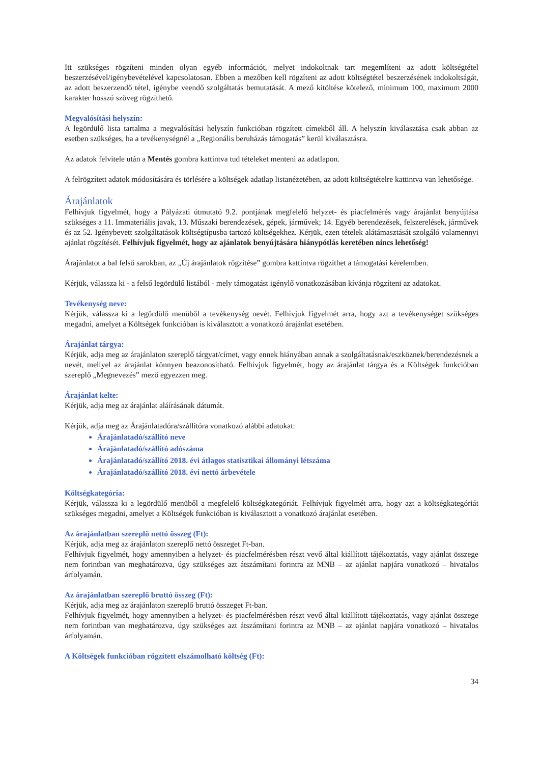Itt szükséges rögzíteni minden olyan egyéb információt, melyet indokoltnak tart megemlíteni az adott költségtétel beszerzésével/igénybevételével kapcsolatosan. Ebben a mezőben kell rögzíteni az adott költségtétel beszerzésének indokoltságát, az adott beszerzendő tétel, igénybe veendő szolgáltatás bemutatását. A mező kitöltése kötelező, minimum 100, maximum 2000 karakter hosszú szöveg rögzíthető.
Megvalósítási helyszín:
A legördülő lista tartalma a megvalósítási helyszín funkcióban rögzített címekből áll. A helyszín kiválasztása csak abban az esetben szükséges, ha a tevékenységnél a „Regionális beruházás támogatás” kerül kiválasztásra.
Az adatok felvitele után a Mentés gombra kattintva tud tételeket menteni az adatlapon.
A felrögzített adatok módosítására és törlésére a költségek adatlap listanézetében, az adott költségtételre kattintva van lehetősége.
Árajánlatok
Felhívjuk figyelmét, hogy a Pályázati útmutató 9.2. pontjának megfelelő helyzet- és piacfelmérés vagy árajánlat benyújtása szükséges a 11. Immateriális javak, 13. Műszaki berendezések, gépek, járművek; 14. Egyéb berendezések, felszerelések, járművek és az 52. Igénybevett szolgáltatások költségtípusba tartozó költségekhez. Kérjük, ezen tételek alátámasztását szolgáló valamennyi ajánlat rögzítését. Felhívjuk figyelmét, hogy az ajánlatok benyújtására hiánypótlás keretében nincs lehetőség!
Árajánlatot a bal felső sarokban, az „Új árajánlatok rögzítése” gombra kattintva rögzíthet a támogatási kérelemben.
Kérjük, válassza ki - a felső legördülő listából - mely támogatást igénylő vonatkozásában kívánja rögzíteni az adatokat.
Tevékenység neve:
Kérjük, válassza ki a legördülő menüből a tevékenység nevét. Felhívjuk figyelmét arra, hogy azt a tevékenységet szükséges megadni, amelyet a Költségek funkcióban is kiválasztott a vonatkozó árajánlat esetében.
Árajánlat tárgya:
Kérjük, adja meg az árajánlaton szereplő tárgyat/címet, vagy ennek hiányában annak a szolgáltatásnak/eszköznek/berendezésnek a nevét, mellyel az árajánlat könnyen beazonosítható. Felhívjuk figyelmét, hogy az árajánlat tárgya és a Költségek funkcióban szereplő „Megnevezés” mező egyezzen meg.
Árajánlat kelte:
Kérjük, adja meg az árajánlat aláírásának dátumát.
Kérjük, adja meg az Árajánlatadóra/szállítóra vonatkozó alábbi adatokat:
Árajánlatadó/szállító neve
Árajánlatadó/szállító adószáma
Árajánlatadó/szállító 2018. évi átlagos statisztikai állományi létszáma
Árajánlatadó/szállító 2018. évi nettó árbevétele
Költségkategória:
Kérjük, válassza ki a legördülő menüből a megfelelő költségkategóriát. Felhívjuk figyelmét arra, hogy azt a költségkategóriát szükséges megadni, amelyet a Költségek funkcióban is kiválasztott a vonatkozó árajánlat esetében.
Az árajánlatban szereplő nettó összeg (Ft):
Kérjük, adja meg az árajánlaton szereplő nettó összeget Ft-ban.
Felhívjuk figyelmét, hogy amennyiben a helyzet- és piacfelmérésben részt vevő által kiállított tájékoztatás, vagy ajánlat összege nem forintban van meghatározva, úgy szükséges azt átszámítani forintra az MNB – az ajánlat napjára vonatkozó – hivatalos árfolyamán.
Az árajánlatban szereplő bruttó összeg (Ft):
Kérjük, adja meg az árajánlaton szereplő bruttó összeget Ft-ban.
Felhívjuk figyelmét, hogy amennyiben a helyzet- és piacfelmérésben részt vevő által kiállított tájékoztatás, vagy ajánlat összege nem forintban van meghatározva, úgy szükséges azt átszámítani forintra az MNB – az ajánlat napjára vonatkozó – hivatalos árfolyamán.
A Költségek funkcióban rögzített elszámolható költség (Ft):
34